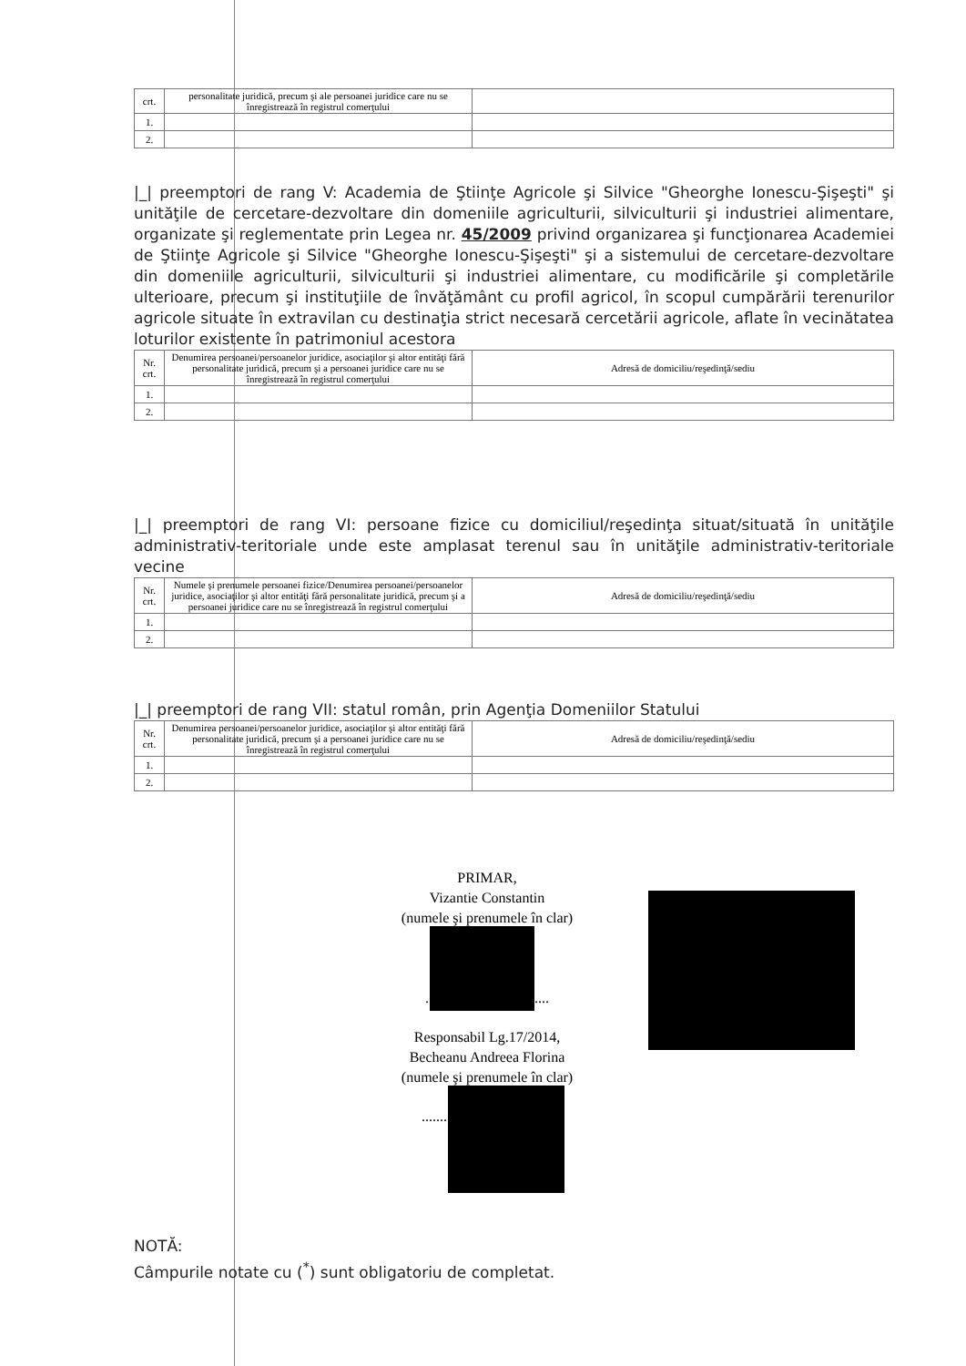| crt. | personalitate juridică, precum şi ale persoanei juridice care nu se înregistrează în registrul comerţului | |
| 1. | | |
| 2. | | |
|_| preemptori de rang V: Academia de Ştiinţe Agricole şi Silvice "Gheorghe Ionescu-Şişeşti" şi unităţile de cercetare-dezvoltare din domeniile agriculturii, silviculturii şi industriei alimentare, organizate şi reglementate prin Legea nr. 45/2009 privind organizarea şi funcţionarea Academiei de Ştiinţe Agricole şi Silvice "Gheorghe Ionescu-Şişeşti" şi a sistemului de cercetare-dezvoltare din domeniile agriculturii, silviculturii şi industriei alimentare, cu modificările şi completările ulterioare, precum şi instituţiile de învăţământ cu profil agricol, în scopul cumpărării terenurilor agricole situate în extravilan cu destinaţia strict necesară cercetării agricole, aflate în vecinătatea loturilor existente în patrimoniul acestora
| Nr. crt. | Denumirea persoanei/persoanelor juridice, asociaţilor şi altor entităţi fără personalitate juridică, precum şi a persoanei juridice care nu se înregistrează în registrul comerţului | Adresă de domiciliu/reşedinţă/sediu |
| 1. | | |
| 2. | | |
|_| preemptori de rang VI: persoane fizice cu domiciliul/reşedinţa situat/situată în unităţile administrativ-teritoriale unde este amplasat terenul sau în unităţile administrativ-teritoriale vecine
| Nr. crt. | Numele şi prenumele persoanei fizice/Denumirea persoanei/persoanelor juridice, asociaţilor şi altor entităţi fără personalitate juridică, precum şi a persoanei juridice care nu se înregistrează în registrul comerţului | Adresă de domiciliu/reşedinţă/sediu |
| 1. | | |
| 2. | | |
|_| preemptori de rang VII: statul român, prin Agenţia Domeniilor Statului
| Nr. crt. | Denumirea persoanei/persoanelor juridice, asociaţilor şi altor entităţi fără personalitate juridică, precum şi a persoanei juridice care nu se înregistrează în registrul comerţului | Adresă de domiciliu/reşedinţă/sediu |
| 1. | | |
| 2. | | |
PRIMAR,
Vizantie Constantin
(numele şi prenumele în clar)
.... ........
Responsabil Lg.17/2014,
Becheanu Andreea Florina
(numele şi prenumele în clar)
......... ..
NOTĂ:
Câmpurile notate cu (<sup>*</sup>) sunt obligatoriu de completat.